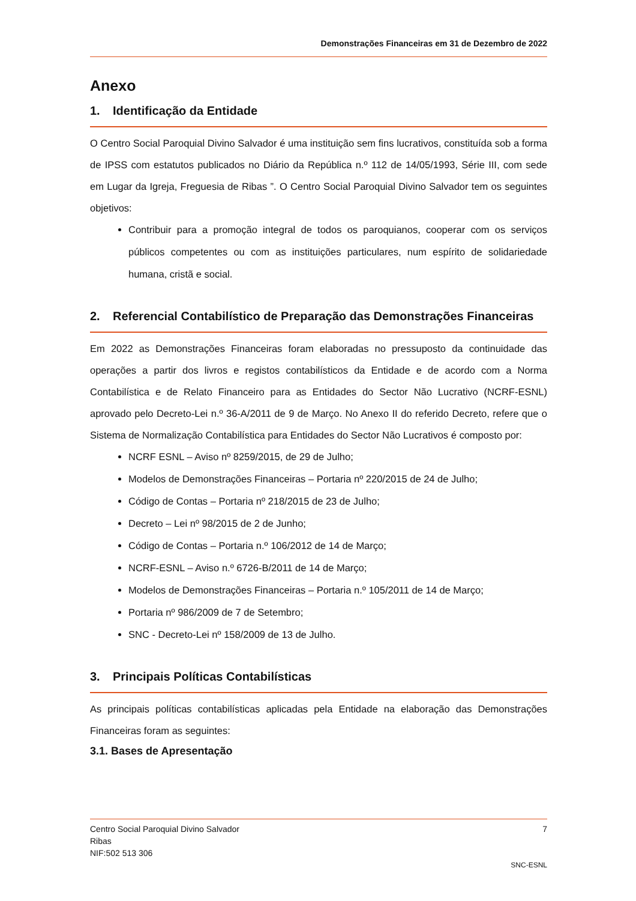Demonstrações Financeiras em 31 de Dezembro de 2022
Anexo
1. Identificação da Entidade
O Centro Social Paroquial Divino Salvador é uma instituição sem fins lucrativos, constituída sob a forma de IPSS com estatutos publicados no Diário da República n.º 112 de 14/05/1993, Série III, com sede em Lugar da Igreja, Freguesia de Ribas ”. O Centro Social Paroquial Divino Salvador tem os seguintes objetivos:
Contribuir para a promoção integral de todos os paroquianos, cooperar com os serviços públicos competentes ou com as instituições particulares, num espírito de solidariedade humana, cristã e social.
2. Referencial Contabilístico de Preparação das Demonstrações Financeiras
Em 2022 as Demonstrações Financeiras foram elaboradas no pressuposto da continuidade das operações a partir dos livros e registos contabilísticos da Entidade e de acordo com a Norma Contabilística e de Relato Financeiro para as Entidades do Sector Não Lucrativo (NCRF-ESNL) aprovado pelo Decreto-Lei n.º 36-A/2011 de 9 de Março. No Anexo II do referido Decreto, refere que o Sistema de Normalização Contabilística para Entidades do Sector Não Lucrativos é composto por:
NCRF ESNL – Aviso nº 8259/2015, de 29 de Julho;
Modelos de Demonstrações Financeiras – Portaria nº 220/2015 de 24 de Julho;
Código de Contas – Portaria nº 218/2015 de 23 de Julho;
Decreto – Lei nº 98/2015 de 2 de Junho;
Código de Contas – Portaria n.º 106/2012 de 14 de Março;
NCRF-ESNL – Aviso n.º 6726-B/2011 de 14 de Março;
Modelos de Demonstrações Financeiras – Portaria n.º 105/2011 de 14 de Março;
Portaria nº 986/2009 de 7 de Setembro;
SNC - Decreto-Lei nº 158/2009 de 13 de Julho.
3. Principais Políticas Contabilísticas
As principais políticas contabilísticas aplicadas pela Entidade na elaboração das Demonstrações Financeiras foram as seguintes:
3.1. Bases de Apresentação
Centro Social Paroquial Divino Salvador 7
Ribas
NIF:502 513 306
SNC-ESNL